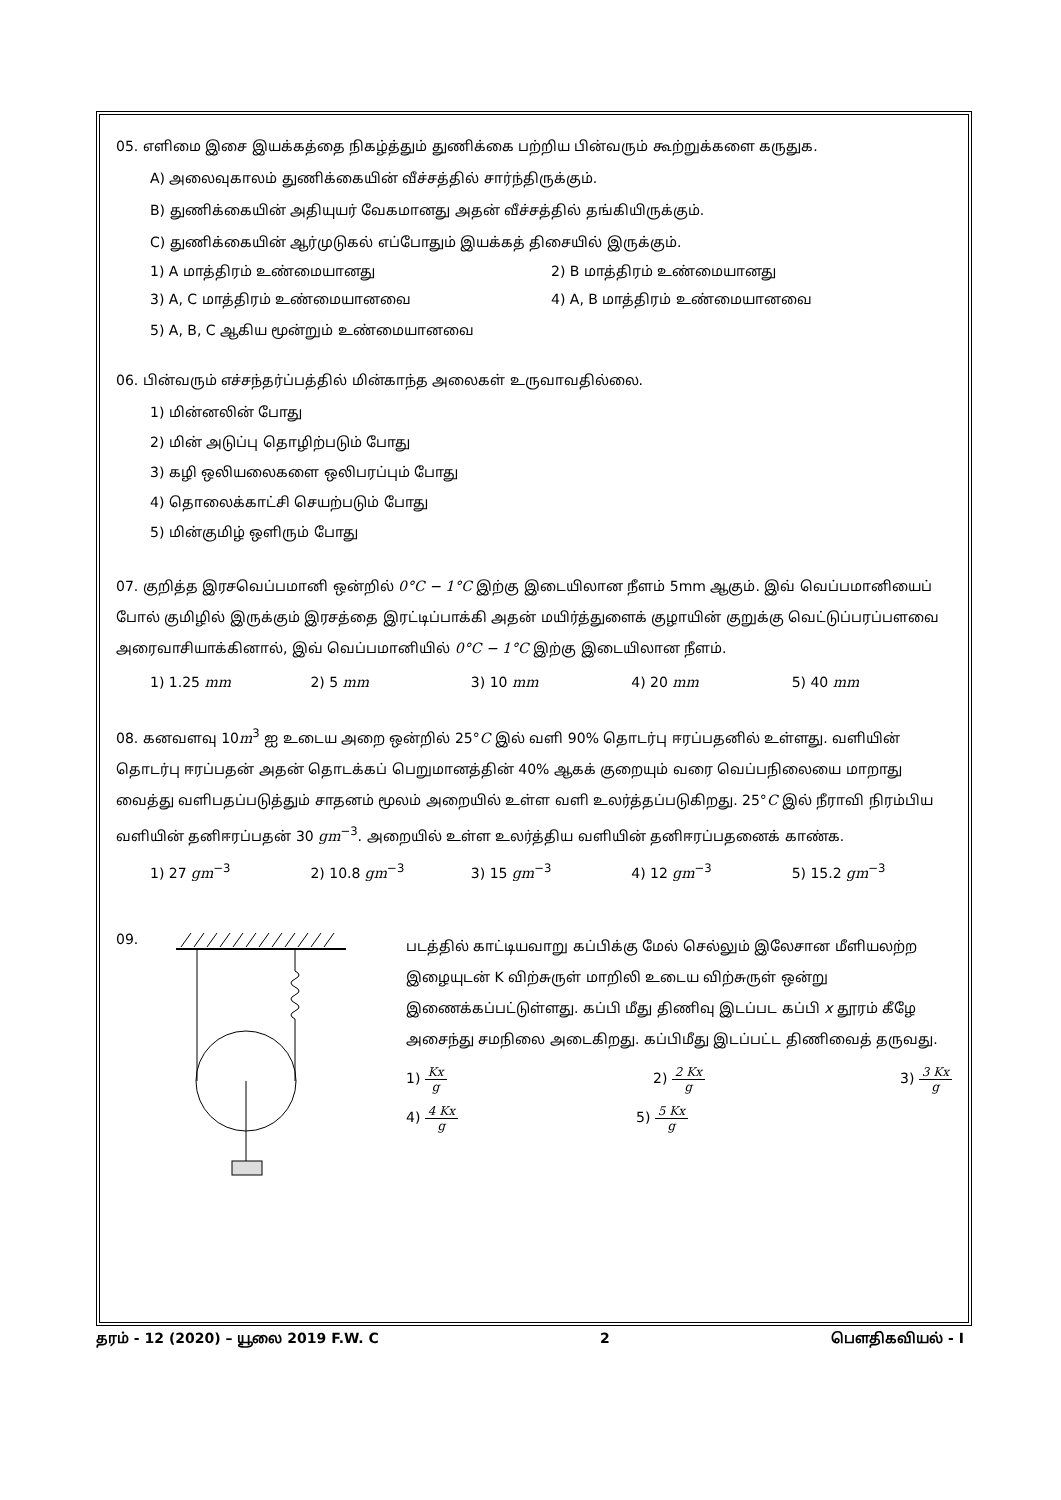05. எளிமை இசை இயக்கத்தை நிகழ்த்தும் துணிக்கை பற்றிய பின்வரும் கூற்றுக்களை கருதுக.
A) அலைவுகாலம் துணிக்கையின் வீச்சத்தில் சார்ந்திருக்கும்.
B) துணிக்கையின் அதியுயர் வேகமானது அதன் வீச்சத்தில் தங்கியிருக்கும்.
C) துணிக்கையின் ஆர்முடுகல் எப்போதும் இயக்கத் திசையில் இருக்கும்.
1) A மாத்திரம் உண்மையானது 2) B மாத்திரம் உண்மையானது
3) A, C மாத்திரம் உண்மையானவை 4) A, B மாத்திரம் உண்மையானவை
5) A, B, C ஆகிய மூன்றும் உண்மையானவை
06. பின்வரும் எச்சந்தர்ப்பத்தில் மின்காந்த அலைகள் உருவாவதில்லை.
1) மின்னலின் போது
2) மின் அடுப்பு தொழிற்படும் போது
3) கழி ஒலியலைகளை ஒலிபரப்பும் போது
4) தொலைக்காட்சி செயற்படும் போது
5) மின்குமிழ் ஒளிரும் போது
07. குறித்த இரசவெப்பமானி ஒன்றில் 0°C − 1°C இற்கு இடையிலான நீளம் 5mm ஆகும். இவ் வெப்பமானியைப் போல் குமிழில் இருக்கும் இரசத்தை இரட்டிப்பாக்கி அதன் மயிர்த்துளைக் குழாயின் குறுக்கு வெட்டுப்பரப்பளவை அரைவாசியாக்கினால், இவ் வெப்பமானியில் 0°C − 1°C இற்கு இடையிலான நீளம்.
1) 1.25 mm 2) 5 mm 3) 10 mm 4) 20 mm 5) 40 mm
08. கனவளவு 10m<sup>3</sup> ஐ உடைய அறை ஒன்றில் 25°C இல் வளி 90% தொடர்பு ஈரப்பதனில் உள்ளது. வளியின் தொடர்பு ஈரப்பதன் அதன் தொடக்கப் பெறுமானத்தின் 40% ஆகக் குறையும் வரை வெப்பநிலையை மாறாது வைத்து வளிபதப்படுத்தும் சாதனம் மூலம் அறையில் உள்ள வளி உலர்த்தப்படுகிறது. 25°C இல் நீராவி நிரம்பிய வளியின் தனிஈரப்பதன் 30 gm<sup>−3</sup>. அறையில் உள்ள உலர்த்திய வளியின் தனிஈரப்பதனைக் காண்க.
1) 27 gm<sup>−3</sup> 2) 10.8 gm<sup>−3</sup> 3) 15 gm<sup>−3</sup> 4) 12 gm<sup>−3</sup> 5) 15.2 gm<sup>−3</sup>
09.
படத்தில் காட்டியவாறு கப்பிக்கு மேல் செல்லும் இலேசான மீளியலற்ற இழையுடன் K விற்சுருள் மாறிலி உடைய விற்சுருள் ஒன்று இணைக்கப்பட்டுள்ளது. கப்பி மீது திணிவு இடப்பட கப்பி x தூரம் கீழே அசைந்து சமநிலை அடைகிறது. கப்பிமீது இடப்பட்ட திணிவைத் தருவது.
1) Kx g 2) 2 Kx g 3) 3 Kx g
4) 4 Kx g 5) 5 Kx g
தரம் - 12 (2020) – யூலை 2019 F.W. C 2 பௌதிகவியல் - I